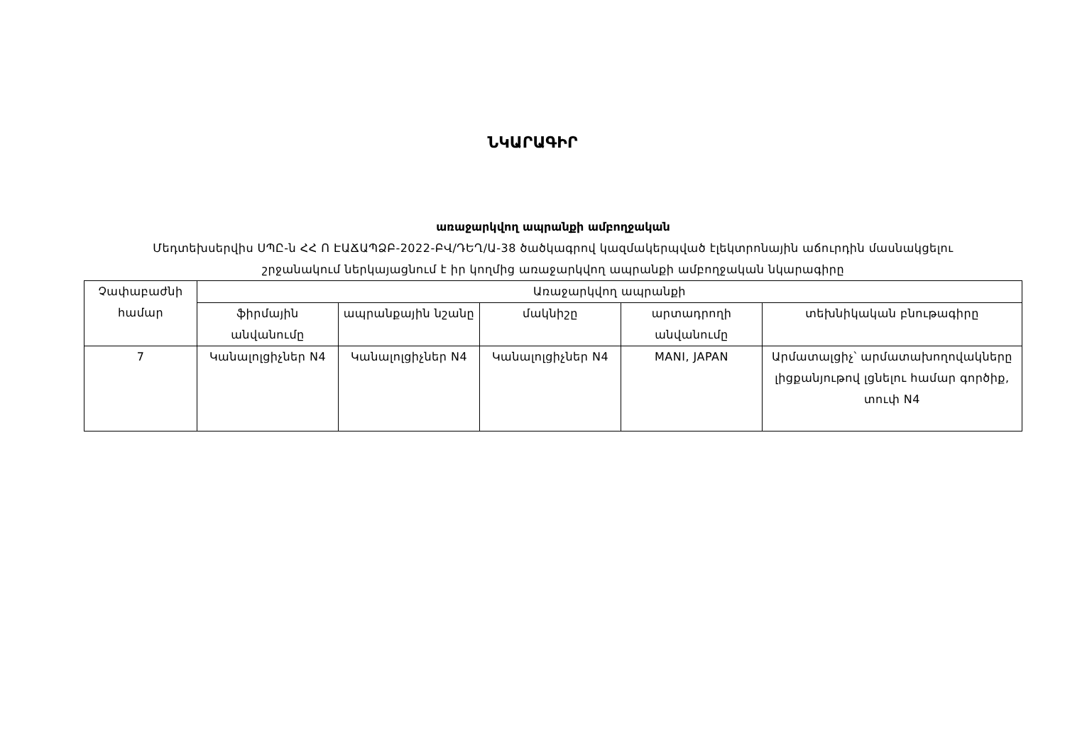ՆԿԱՐԱԳԻՐ
առաջարկվող ապրանքի ամբողջական
Մեդտեխսերվիս ՍՊԸ-ն ՀՀ Ո ԷԱՃԱՊՁԲ-2022-ԲՎ/ԴԵՂ/Ա-38 ծածկագրով կազմակերպված էլեկտրոնային աճուրդին մասնակցելու
շրջանակում ներկայացնում է իր կողմից առաջարկվող ապրանքի ամբողջական նկարագիրը
| Չափաբաժնի համար | Առաջարկվող ապրանքի | | | | |
| --- | --- | --- | --- | --- | --- |
| | ֆիրմային անվանումը | ապրանքային նշանը | մակնիշը | արտադրողի անվանումը | տեխնիկական բնութագիրը |
| 7 | Կանալոլցիչներ N4 | Կանալոլցիչներ N4 | Կանալոլցիչներ N4 | MANI, JAPAN | Արմատալցիչ՝ արմատախողովակները լիցքանյութով լցնելու համար գործիք, տուփ N4 |